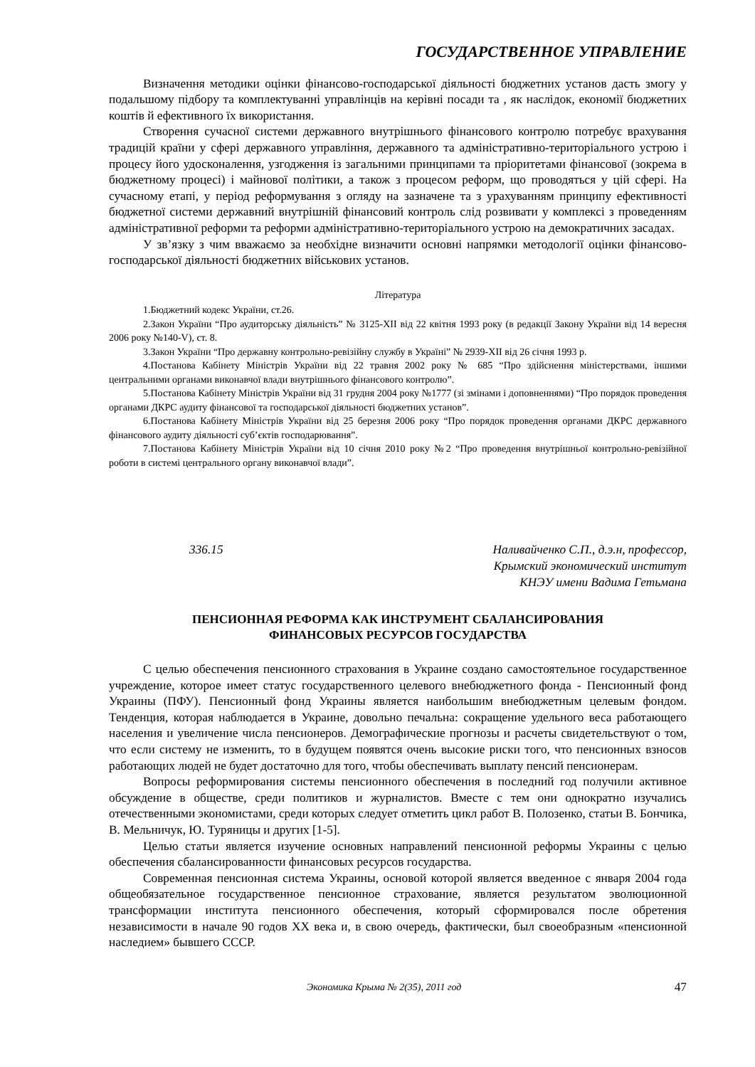ГОСУДАРСТВЕННОЕ УПРАВЛЕНИЕ
Визначення методики оцінки фінансово-господарської діяльності бюджетних установ дасть змогу у подальшому підбору та комплектуванні управлінців на керівні посади та , як наслідок, економії бюджетних коштів й ефективного їх використання.
Створення сучасної системи державного внутрішнього фінансового контролю потребує врахування традицій країни у сфері державного управління, державного та адміністративно-територіального устрою і процесу його удосконалення, узгодження із загальними принципами та пріоритетами фінансової (зокрема в бюджетному процесі) і майнової політики, а також з процесом реформ, що проводяться у цій сфері. На сучасному етапі, у період реформування з огляду на зазначене та з урахуванням принципу ефективності бюджетної системи державний внутрішній фінансовий контроль слід розвивати у комплексі з проведенням адміністративної реформи та реформи адміністративно-територіального устрою на демократичних засадах.
У зв’язку з чим вважаємо за необхідне визначити основні напрямки методології оцінки фінансово-господарської діяльності бюджетних військових установ.
Література
1.Бюджетний кодекс України, ст.26.
2.Закон України “Про аудиторську діяльність” № 3125-XII від 22 квітня 1993 року (в редакції Закону України від 14 вересня 2006 року №140-V), ст. 8.
3.Закон України “Про державну контрольно-ревізійну службу в Україні” № 2939-XII від 26 січня 1993 р.
4.Постанова Кабінету Міністрів України від 22 травня 2002 року № 685 “Про здійснення міністерствами, іншими центральними органами виконавчої влади внутрішнього фінансового контролю”.
5.Постанова Кабінету Міністрів України від 31 грудня 2004 року №1777 (зі змінами і доповненнями) “Про порядок проведення органами ДКРС аудиту фінансової та господарської діяльності бюджетних установ”.
6.Постанова Кабінету Міністрів України від 25 березня 2006 року “Про порядок проведення органами ДКРС державного фінансового аудиту діяльності суб’єктів господарювання”.
7.Постанова Кабінету Міністрів України від 10 січня 2010 року №2 “Про проведення внутрішньої контрольно-ревізійної роботи в системі центрального органу виконавчої влади”.
336.15 Наливайченко С.П., д.э.н, профессор,
Крымский экономический институт
КНЭУ имени Вадима Гетьмана
ПЕНСИОННАЯ РЕФОРМА КАК ИНСТРУМЕНТ СБАЛАНСИРОВАНИЯ
ФИНАНСОВЫХ РЕСУРСОВ ГОСУДАРСТВА
С целью обеспечения пенсионного страхования в Украине создано самостоятельное государственное учреждение, которое имеет статус государственного целевого внебюджетного фонда - Пенсионный фонд Украины (ПФУ). Пенсионный фонд Украины является наибольшим внебюджетным целевым фондом. Тенденция, которая наблюдается в Украине, довольно печальна: сокращение удельного веса работающего населения и увеличение числа пенсионеров. Демографические прогнозы и расчеты свидетельствуют о том, что если систему не изменить, то в будущем появятся очень высокие риски того, что пенсионных взносов работающих людей не будет достаточно для того, чтобы обеспечивать выплату пенсий пенсионерам.
Вопросы реформирования системы пенсионного обеспечения в последний год получили активное обсуждение в обществе, среди политиков и журналистов. Вместе с тем они однократно изучались отечественными экономистами, среди которых следует отметить цикл работ В. Полозенко, статьи В. Бончика, В. Мельничук, Ю. Туряницы и других [1-5].
Целью статьи является изучение основных направлений пенсионной реформы Украины с целью обеспечения сбалансированности финансовых ресурсов государства.
Современная пенсионная система Украины, основой которой является введенное с января 2004 года общеобязательное государственное пенсионное страхование, является результатом эволюционной трансформации института пенсионного обеспечения, который сформировался после обретения независимости в начале 90 годов ХХ века и, в свою очередь, фактически, был своеобразным «пенсионной наследием» бывшего СССР.
Экономика Крыма № 2(35), 2011 год 47